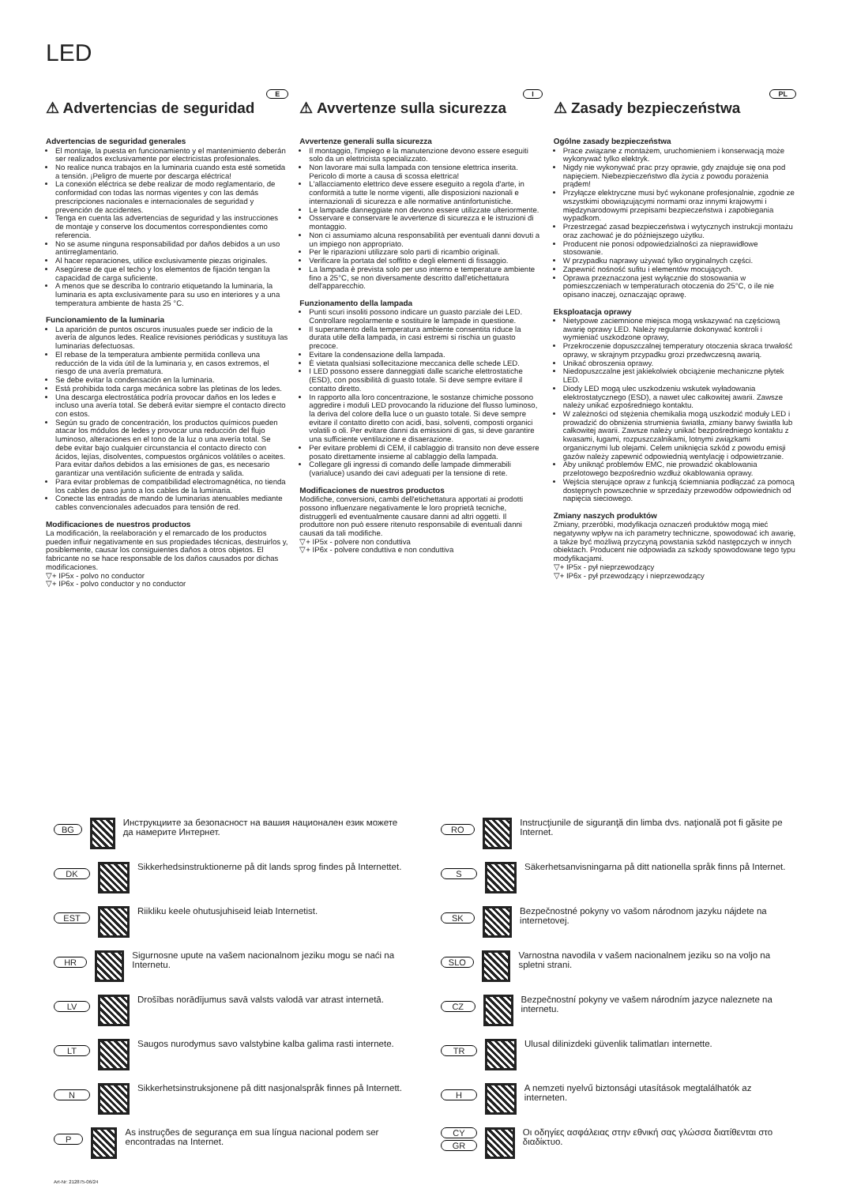LED
E
⚠ Advertencias de seguridad
Advertencias de seguridad generales
El montaje, la puesta en funcionamiento y el mantenimiento deberán ser realizados exclusivamente por electricistas profesionales.
No realice nunca trabajos en la luminaria cuando esta esté sometida a tensión. ¡Peligro de muerte por descarga eléctrica!
La conexión eléctrica se debe realizar de modo reglamentario, de conformidad con todas las normas vigentes y con las demás prescripciones nacionales e internacionales de seguridad y prevención de accidentes.
Tenga en cuenta las advertencias de seguridad y las instrucciones de montaje y conserve los documentos correspondientes como referencia.
No se asume ninguna responsabilidad por daños debidos a un uso antirreglamentario.
Al hacer reparaciones, utilice exclusivamente piezas originales.
Asegúrese de que el techo y los elementos de fijación tengan la capacidad de carga suficiente.
A menos que se describa lo contrario etiquetando la luminaria, la luminaria es apta exclusivamente para su uso en interiores y a una temperatura ambiente de hasta 25 °C.
Funcionamiento de la luminaria
La aparición de puntos oscuros inusuales puede ser indicio de la avería de algunos ledes. Realice revisiones periódicas y sustituya las luminarias defectuosas.
El rebase de la temperatura ambiente permitida conlleva una reducción de la vida útil de la luminaria y, en casos extremos, el riesgo de una avería prematura.
Se debe evitar la condensación en la luminaria.
Está prohibida toda carga mecánica sobre las pletinas de los ledes.
Una descarga electrostática podría provocar daños en los ledes e incluso una avería total. Se deberá evitar siempre el contacto directo con estos.
Según su grado de concentración, los productos químicos pueden atacar los módulos de ledes y provocar una reducción del flujo luminoso, alteraciones en el tono de la luz o una avería total. Se debe evitar bajo cualquier circunstancia el contacto directo con ácidos, lejías, disolventes, compuestos orgánicos volátiles o aceites. Para evitar daños debidos a las emisiones de gas, es necesario garantizar una ventilación suficiente de entrada y salida.
Para evitar problemas de compatibilidad electromagnética, no tienda los cables de paso junto a los cables de la luminaria.
Conecte las entradas de mando de luminarias atenuables mediante cables convencionales adecuados para tensión de red.
Modificaciones de nuestros productos
La modificación, la reelaboración y el remarcado de los productos pueden influir negativamente en sus propiedades técnicas, destruirlos y, posiblemente, causar los consiguientes daños a otros objetos. El fabricante no se hace responsable de los daños causados por dichas modificaciones.
▽+ IP5x - polvo no conductor
▽+ IP6x - polvo conductor y no conductor
I
⚠ Avvertenze sulla sicurezza
Avvertenze generali sulla sicurezza
Il montaggio, l'impiego e la manutenzione devono essere eseguiti solo da un elettricista specializzato.
Non lavorare mai sulla lampada con tensione elettrica inserita. Pericolo di morte a causa di scossa elettrica!
L'allacciamento elettrico deve essere eseguito a regola d'arte, in conformità a tutte le norme vigenti, alle disposizioni nazionali e internazionali di sicurezza e alle normative antinfortunistiche.
Le lampade danneggiate non devono essere utilizzate ulteriormente.
Osservare e conservare le avvertenze di sicurezza e le istruzioni di montaggio.
Non ci assumiamo alcuna responsabilità per eventuali danni dovuti a un impiego non appropriato.
Per le riparazioni utilizzare solo parti di ricambio originali.
Verificare la portata del soffitto e degli elementi di fissaggio.
La lampada è prevista solo per uso interno e temperature ambiente fino a 25°C, se non diversamente descritto dall'etichettatura dell'apparecchio.
Funzionamento della lampada
Punti scuri insoliti possono indicare un guasto parziale dei LED. Controllare regolarmente e sostituire le lampade in questione.
Il superamento della temperatura ambiente consentita riduce la durata utile della lampada, in casi estremi si rischia un guasto precoce.
Evitare la condensazione della lampada.
È vietata qualsiasi sollecitazione meccanica delle schede LED.
I LED possono essere danneggiati dalle scariche elettrostatiche (ESD), con possibilità di guasto totale. Si deve sempre evitare il contatto diretto.
In rapporto alla loro concentrazione, le sostanze chimiche possono aggredire i moduli LED provocando la riduzione del flusso luminoso, la deriva del colore della luce o un guasto totale. Si deve sempre evitare il contatto diretto con acidi, basi, solventi, composti organici volatili o oli. Per evitare danni da emissioni di gas, si deve garantire una sufficiente ventilazione e disaerazione.
Per evitare problemi di CEM, il cablaggio di transito non deve essere posato direttamente insieme al cablaggio della lampada.
Collegare gli ingressi di comando delle lampade dimmerabili (varialuce) usando dei cavi adeguati per la tensione di rete.
Modificaciones de nuestros productos
Modifiche, conversioni, cambi dell'etichettatura apportati ai prodotti possono influenzare negativamente le loro proprietà tecniche, distruggerli ed eventualmente causare danni ad altri oggetti. Il produttore non può essere ritenuto responsabile di eventuali danni causati da tali modifiche.
▽+ IP5x - polvere non conduttiva
▽+ IP6x - polvere conduttiva e non conduttiva
PL
⚠ Zasady bezpieczeństwa
Ogólne zasady bezpieczeństwa
Prace związane z montażem, uruchomieniem i konserwacją może wykonywać tylko elektryk.
Nigdy nie wykonywać prac przy oprawie, gdy znajduje się ona pod napięciem. Niebezpieczeństwo dla życia z powodu porażenia prądem!
Przyłącze elektryczne musi być wykonane profesjonalnie, zgodnie ze wszystkimi obowiązującymi normami oraz innymi krajowymi i międzynarodowymi przepisami bezpieczeństwa i zapobiegania wypadkom.
Przestrzegać zasad bezpieczeństwa i wytycznych instrukcji montażu oraz zachować je do późniejszego użytku.
Producent nie ponosi odpowiedzialności za nieprawidłowe stosowanie.
W przypadku naprawy używać tylko oryginalnych części.
Zapewnić nośność sufitu i elementów mocujących.
Oprawa przeznaczona jest wyłącznie do stosowania w pomieszczeniach w temperaturach otoczenia do 25°C, o ile nie opisano inaczej, oznaczając oprawę.
Eksploatacja oprawy
Nietypowe zaciemnione miejsca mogą wskazywać na częściową awarię oprawy LED. Należy regularnie dokonywać kontroli i wymieniać uszkodzone oprawy,
Przekroczenie dopuszczalnej temperatury otoczenia skraca trwałość oprawy, w skrajnym przypadku grozi przedwczesną awarią.
Unikać obroszenia oprawy.
Niedopuszczalne jest jakiekolwiek obciążenie mechaniczne płytek LED.
Diody LED mogą ulec uszkodzeniu wskutek wyładowania elektrostatycznego (ESD), a nawet ulec całkowitej awarii. Zawsze należy unikać ezpośredniego kontaktu.
W zależności od stężenia chemikalia mogą uszkodzić moduły LED i prowadzić do obniżenia strumienia światła, zmiany barwy światła lub całkowitej awarii. Zawsze należy unikać bezpośredniego kontaktu z kwasami, ługami, rozpuszczalnikami, lotnymi związkami organicznymi lub olejami. Celem uniknięcia szkód z powodu emisji gazów należy zapewnić odpowiednią wentylację i odpowietrzanie.
Aby uniknąć problemów EMC, nie prowadzić okablowania przelotowego bezpośrednio wzdłuż okablowania oprawy.
Wejścia sterujące opraw z funkcją ściemniania podłączać za pomocą dostępnych powszechnie w sprzedaży przewodów odpowiednich od napięcia sieciowego.
Zmiany naszych produktów
Zmiany, przeróbki, modyfikacja oznaczeń produktów mogą mieć negatywny wpływ na ich parametry techniczne, spowodować ich awarię, a także być możliwą przyczyną powstania szkód następczych w innych obiektach. Producent nie odpowiada za szkody spowodowane tego typu modyfikacjami.
▽+ IP5x - pył nieprzewodzący
▽+ IP6x - pył przewodzący i nieprzewodzący
BG
Инструкциите за безопасност на вашия национален език можете да намерите Интернет.
RO
Instrucţiunile de siguranţă din limba dvs. naţională pot fi găsite pe Internet.
DK
Sikkerhedsinstruktionerne på dit lands sprog findes på Internettet.
S
Säkerhetsanvisningarna på ditt nationella språk finns på Internet.
EST
Riikliku keele ohutusjuhiseid leiab Internetist.
SK
Bezpečnostné pokyny vo vašom národnom jazyku nájdete na internetovej.
HR
Sigurnosne upute na vašem nacionalnom jeziku mogu se naći na Internetu.
SLO
Varnostna navodila v vašem nacionalnem jeziku so na voljo na spletni strani.
LV
Drošības norādījumus savā valsts valodā var atrast internetā.
CZ
Bezpečnostní pokyny ve vašem národním jazyce naleznete na internetu.
LT
Saugos nurodymus savo valstybine kalba galima rasti internete.
TR
Ulusal dilinizdeki güvenlik talimatları internette.
N
Sikkerhetsinstruksjonene på ditt nasjonalspråk finnes på Internett.
H
A nemzeti nyelvű biztonsági utasítások megtalálhatók az interneten.
P
As instruções de segurança em sua língua nacional podem ser encontradas na Internet.
CY
GR
Οι οδηγίες ασφάλειας στην εθνική σας γλώσσα διατίθενται στο διαδίκτυο.
Art-Nr: 212875-06/24